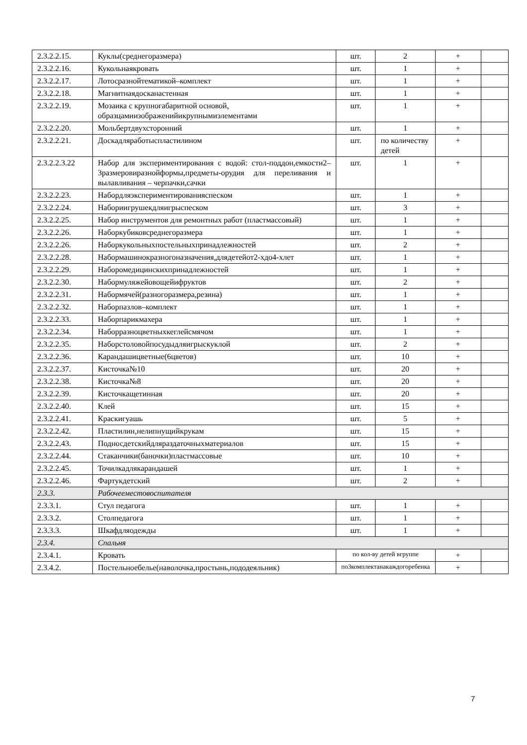| 2.3.2.2.15. | Куклы(среднегоразмера) | шт. | 2 | + | |
| 2.3.2.2.16. | Кукольнаякровать | шт. | 1 | + | |
| 2.3.2.2.17. | Лотосразнойтематикой–комплект | шт. | 1 | + | |
| 2.3.2.2.18. | Магнитнаядосканастенная | шт. | 1 | + | |
| 2.3.2.2.19. | Мозаика с крупногабаритной основой, образцамиизображенийикрупнымиэлементами | шт. | 1 | + | |
| 2.3.2.2.20. | Мольбертдвухсторонний | шт. | 1 | + | |
| 2.3.2.2.21. | Доскадляработыспластилином | шт. | по количеству детей | + | |
| 2.3.2.2.3.22 | Набор для экспериментирования с водой: стол-поддон,емкости2–3размеровиразнойформы,предметы-орудия для переливания и вылавливания – черпачки,сачки | шт. | 1 | + | |
| 2.3.2.2.23. | Набордляэкспериментированияспеском | шт. | 1 | + | |
| 2.3.2.2.24. | Набориигрушекдляигрыспеском | шт. | 3 | + | |
| 2.3.2.2.25. | Набор инструментов для ремонтных работ (пластмассовый) | шт. | 1 | + | |
| 2.3.2.2.26. | Наборкубиковсреднегоразмера | шт. | 1 | + | |
| 2.3.2.2.26. | Наборкукольныхпостельныхпринадлежностей | шт. | 2 | + | |
| 2.3.2.2.28. | Набормашинокразногоназначения,длядетейот2-хдо4-хлет | шт. | 1 | + | |
| 2.3.2.2.29. | Наборомедицинскихпринадлежностей | шт. | 1 | + | |
| 2.3.2.2.30. | Набормуляжейовощейифруктов | шт. | 2 | + | |
| 2.3.2.2.31. | Набормячей(разногоразмера,резина) | шт. | 1 | + | |
| 2.3.2.2.32. | Наборпазлов–комплект | шт. | 1 | + | |
| 2.3.2.2.33. | Наборпарикмахера | шт. | 1 | + | |
| 2.3.2.2.34. | Наборразноцветныхкеглейсмячом | шт. | 1 | + | |
| 2.3.2.2.35. | Наборстоловойпосудыдляигрыскуклой | шт. | 2 | + | |
| 2.3.2.2.36. | Карандашицветные(6цветов) | шт. | 10 | + | |
| 2.3.2.2.37. | Кисточка№10 | шт. | 20 | + | |
| 2.3.2.2.38. | Кисточка№8 | шт. | 20 | + | |
| 2.3.2.2.39. | Кисточкащетинная | шт. | 20 | + | |
| 2.3.2.2.40. | Клей | шт. | 15 | + | |
| 2.3.2.2.41. | Краскигуашь | шт. | 5 | + | |
| 2.3.2.2.42. | Пластилин,нелипнущийкрукам | шт. | 15 | + | |
| 2.3.2.2.43. | Подносдетскийдляраздаточныхматериалов | шт. | 15 | + | |
| 2.3.2.2.44. | Стаканчики(баночки)пластмассовые | шт. | 10 | + | |
| 2.3.2.2.45. | Точилкадлякарандашей | шт. | 1 | + | |
| 2.3.2.2.46. | Фартукдетский | шт. | 2 | + | |
| 2.3.3. | Рабочееместовоспитателя | | | | |
| 2.3.3.1. | Стул педагога | шт. | 1 | + | |
| 2.3.3.2. | Столпедагога | шт. | 1 | + | |
| 2.3.3.3. | Шкафдляодежды | шт. | 1 | + | |
| 2.3.4. | Спальня | | | | |
| 2.3.4.1. | Кровать | по кол-ву детей вгруппе | | + | |
| 2.3.4.2. | Постельноебелье(наволочка,простынь,пододеяльник) | по3комплектанакаждогоребенка | | + | |
7